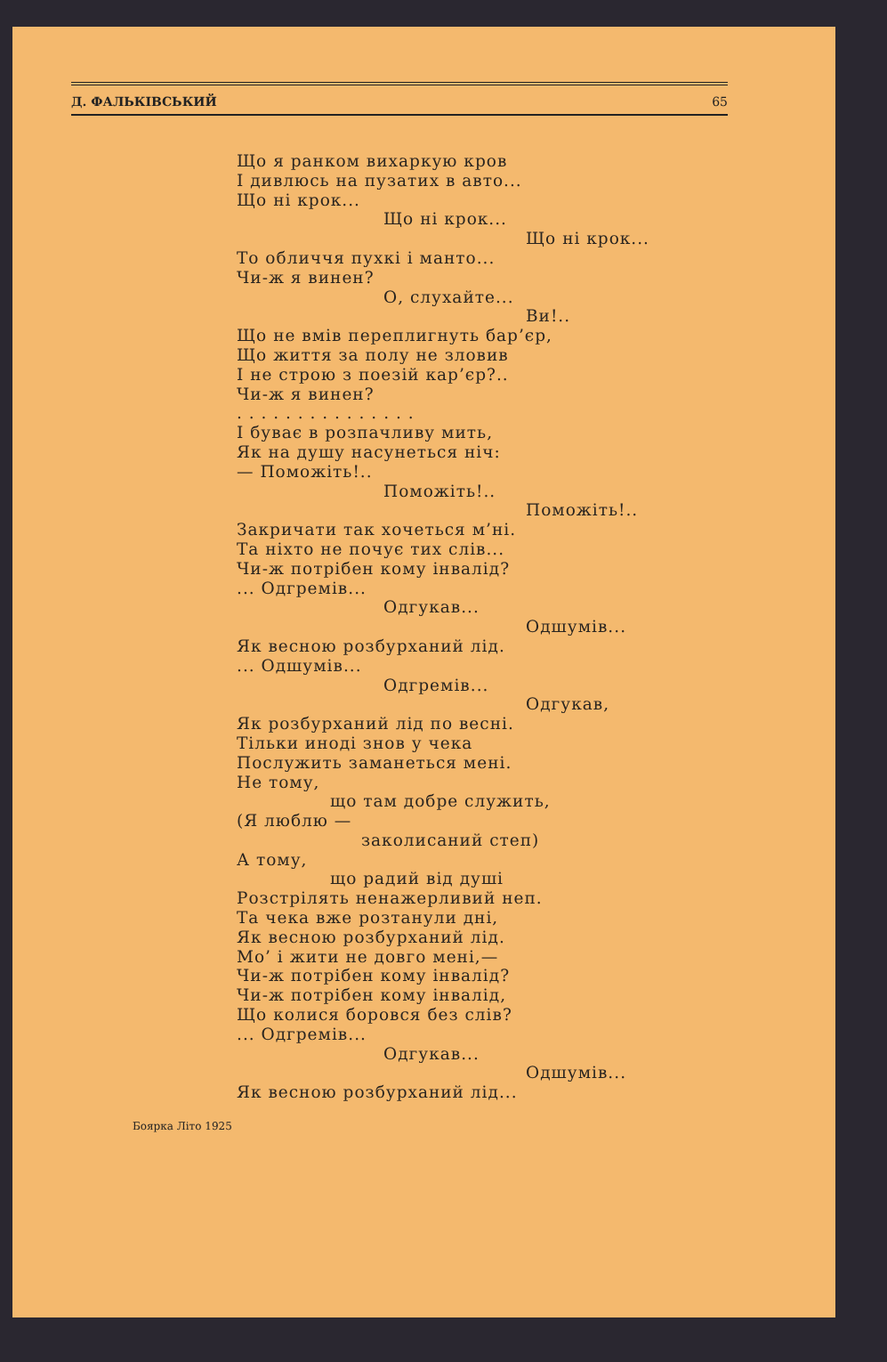Д. ФАЛЬКІВСЬКИЙ 65
Що я ранком вихаркую кров
І дивлюсь на пузатих в авто...
Що ні крок...
Що ні крок...
Що ні крок...
То обличчя пухкі і манто...
Чи-ж я винен?
О, слухайте...
Ви!..
Що не вмів переплигнуть бар’єр,
Що життя за полу не зловив
І не строю з поезій кар’єр?..
Чи-ж я винен?
. . . . . . . . . . . . . . .
І буває в розпачливу мить,
Як на душу насунеться ніч:
— Поможіть!..
Поможіть!..
Поможіть!..
Закричати так хочеться м’ні.
Та ніхто не почує тих слів...
Чи-ж потрібен кому інвалід?
... Одгремів...
Одгукав...
Одшумів...
Як весною розбурханий лід.
... Одшумів...
Одгремів...
Одгукав,
Як розбурханий лід по весні.
Тільки иноді знов у чека
Послужить заманеться мені.
Не тому,
що там добре служить,
(Я люблю —
заколисаний степ)
А тому,
що радий від душі
Розстрілять ненажерливий неп.
Та чека вже розтанули дні,
Як весною розбурханий лід.
Мо’ і жити не довго мені,—
Чи-ж потрібен кому інвалід?
Чи-ж потрібен кому інвалід,
Що колися боровся без слів?
... Одгремів...
Одгукав...
Одшумів...
Як весною розбурханий лід...
Боярка Літо 1925